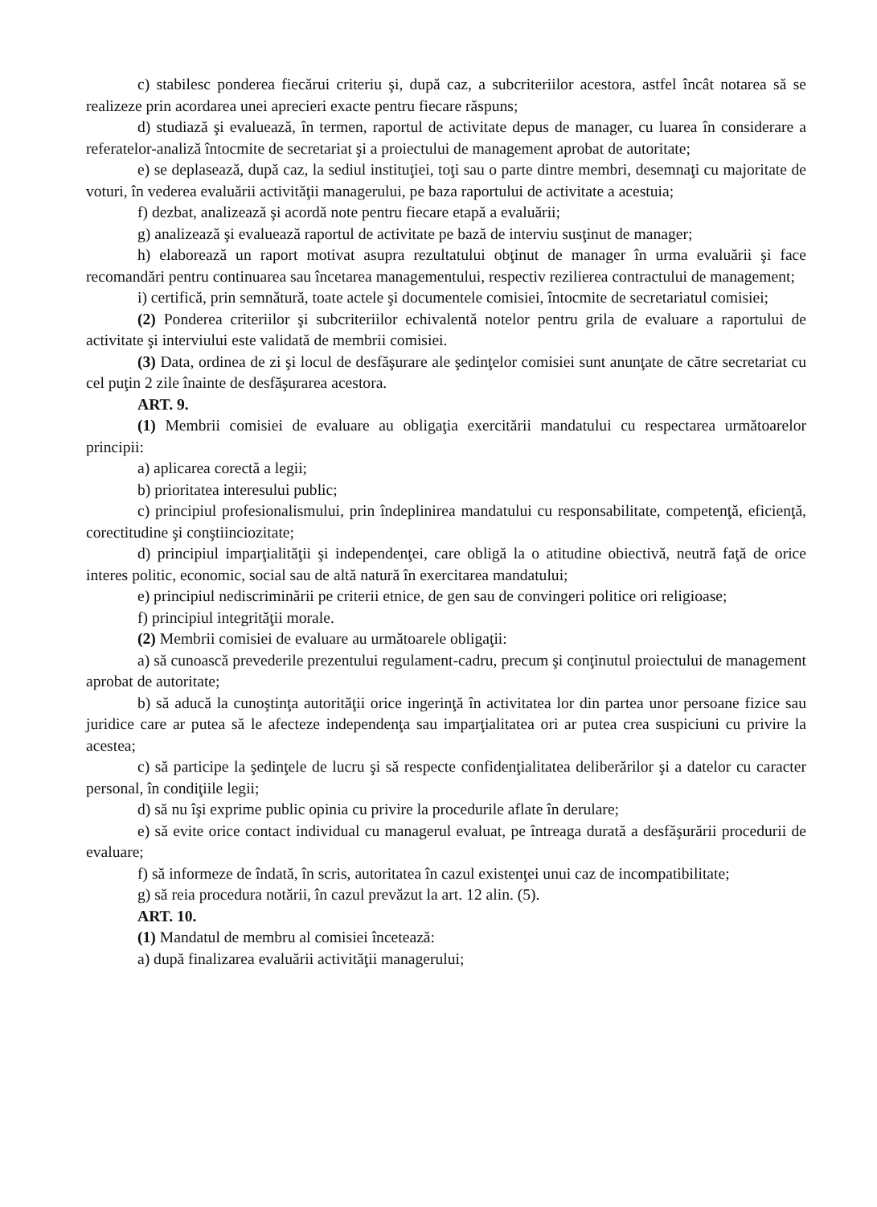c) stabilesc ponderea fiecărui criteriu şi, după caz, a subcriteriilor acestora, astfel încât notarea să se realizeze prin acordarea unei aprecieri exacte pentru fiecare răspuns;
d) studiază şi evaluează, în termen, raportul de activitate depus de manager, cu luarea în considerare a referatelor-analiză întocmite de secretariat şi a proiectului de management aprobat de autoritate;
e) se deplasează, după caz, la sediul instituţiei, toţi sau o parte dintre membri, desemnaţi cu majoritate de voturi, în vederea evaluării activităţii managerului, pe baza raportului de activitate a acestuia;
f) dezbat, analizează şi acordă note pentru fiecare etapă a evaluării;
g) analizează şi evaluează raportul de activitate pe bază de interviu susţinut de manager;
h) elaborează un raport motivat asupra rezultatului obţinut de manager în urma evaluării şi face recomandări pentru continuarea sau încetarea managementului, respectiv rezilierea contractului de management;
i) certifică, prin semnătură, toate actele şi documentele comisiei, întocmite de secretariatul comisiei;
(2) Ponderea criteriilor şi subcriteriilor echivalentă notelor pentru grila de evaluare a raportului de activitate şi interviului este validată de membrii comisiei.
(3) Data, ordinea de zi şi locul de desfăşurare ale şedinţelor comisiei sunt anunţate de către secretariat cu cel puţin 2 zile înainte de desfăşurarea acestora.
ART. 9.
(1) Membrii comisiei de evaluare au obligaţia exercitării mandatului cu respectarea următoarelor principii:
a) aplicarea corectă a legii;
b) prioritatea interesului public;
c) principiul profesionalismului, prin îndeplinirea mandatului cu responsabilitate, competenţă, eficienţă, corectitudine şi conştiinciozitate;
d) principiul imparţialităţii şi independenţei, care obligă la o atitudine obiectivă, neutră faţă de orice interes politic, economic, social sau de altă natură în exercitarea mandatului;
e) principiul nediscriminării pe criterii etnice, de gen sau de convingeri politice ori religioase;
f) principiul integrităţii morale.
(2) Membrii comisiei de evaluare au următoarele obligaţii:
a) să cunoască prevederile prezentului regulament-cadru, precum şi conţinutul proiectului de management aprobat de autoritate;
b) să aducă la cunoştinţa autorităţii orice ingerinţă în activitatea lor din partea unor persoane fizice sau juridice care ar putea să le afecteze independenţa sau imparţialitatea ori ar putea crea suspiciuni cu privire la acestea;
c) să participe la şedinţele de lucru şi să respecte confidenţialitatea deliberărilor şi a datelor cu caracter personal, în condiţiile legii;
d) să nu îşi exprime public opinia cu privire la procedurile aflate în derulare;
e) să evite orice contact individual cu managerul evaluat, pe întreaga durată a desfăşurării procedurii de evaluare;
f) să informeze de îndată, în scris, autoritatea în cazul existenţei unui caz de incompatibilitate;
g) să reia procedura notării, în cazul prevăzut la art. 12 alin. (5).
ART. 10.
(1) Mandatul de membru al comisiei încetează:
a) după finalizarea evaluării activităţii managerului;